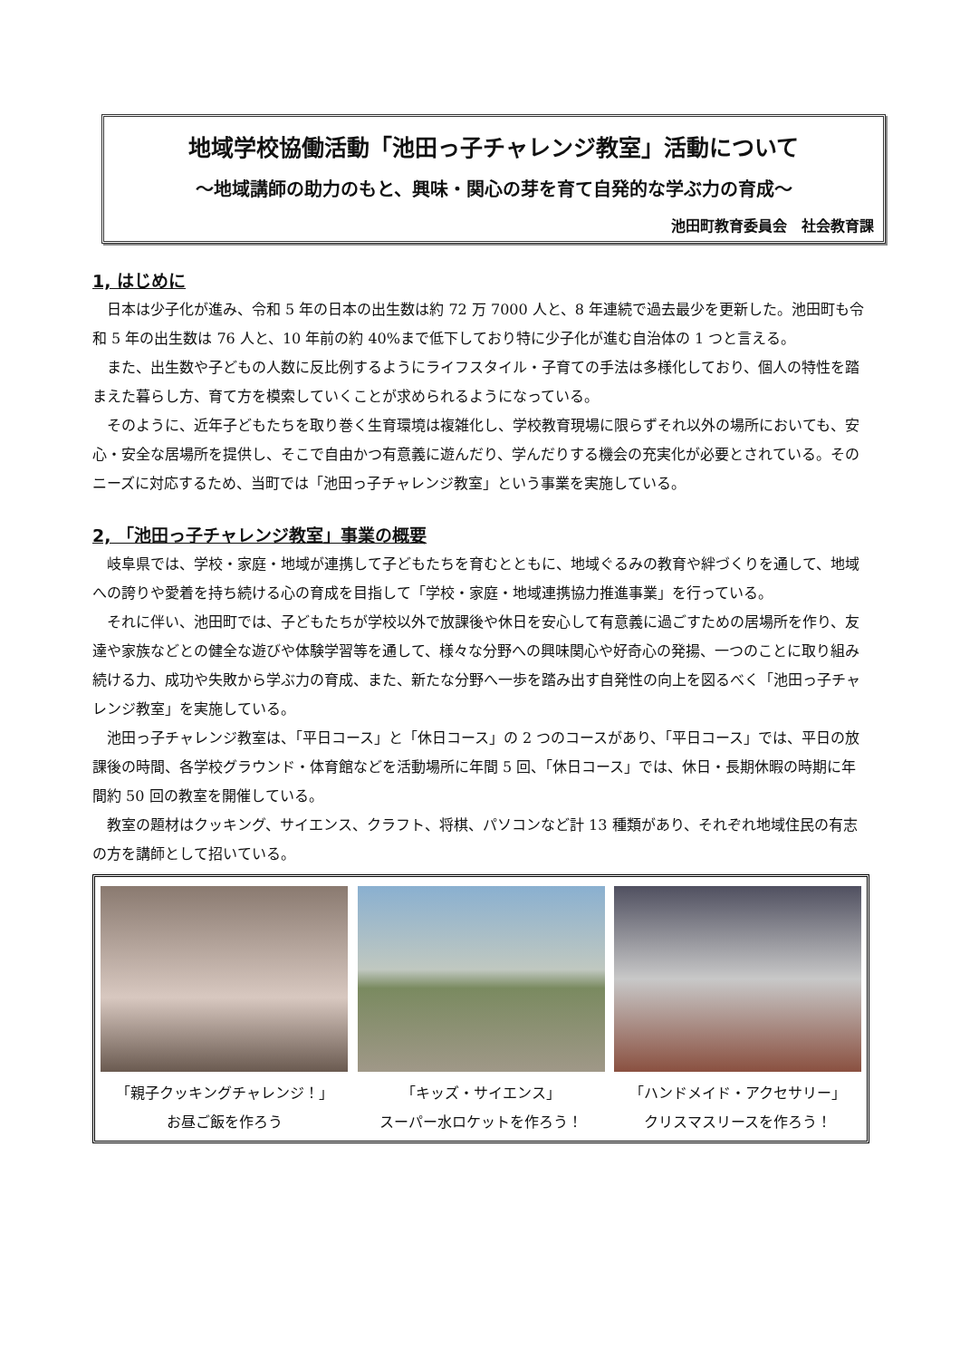地域学校協働活動「池田っ子チャレンジ教室」活動について
～地域講師の助力のもと、興味・関心の芽を育て自発的な学ぶ力の育成～
池田町教育委員会　社会教育課
1, はじめに
日本は少子化が進み、令和 5 年の日本の出生数は約 72 万 7000 人と、8 年連続で過去最少を更新した。池田町も令和 5 年の出生数は 76 人と、10 年前の約 40%まで低下しており特に少子化が進む自治体の 1 つと言える。
また、出生数や子どもの人数に反比例するようにライフスタイル・子育ての手法は多様化しており、個人の特性を踏まえた暮らし方、育て方を模索していくことが求められるようになっている。
そのように、近年子どもたちを取り巻く生育環境は複雑化し、学校教育現場に限らずそれ以外の場所においても、安心・安全な居場所を提供し、そこで自由かつ有意義に遊んだり、学んだりする機会の充実化が必要とされている。そのニーズに対応するため、当町では「池田っ子チャレンジ教室」という事業を実施している。
2, 「池田っ子チャレンジ教室」事業の概要
岐阜県では、学校・家庭・地域が連携して子どもたちを育むとともに、地域ぐるみの教育や絆づくりを通して、地域への誇りや愛着を持ち続ける心の育成を目指して「学校・家庭・地域連携協力推進事業」を行っている。
それに伴い、池田町では、子どもたちが学校以外で放課後や休日を安心して有意義に過ごすための居場所を作り、友達や家族などとの健全な遊びや体験学習等を通して、様々な分野への興味関心や好奇心の発揚、一つのことに取り組み続ける力、成功や失敗から学ぶ力の育成、また、新たな分野へ一歩を踏み出す自発性の向上を図るべく「池田っ子チャレンジ教室」を実施している。
池田っ子チャレンジ教室は、「平日コース」と「休日コース」の 2 つのコースがあり、「平日コース」では、平日の放課後の時間、各学校グラウンド・体育館などを活動場所に年間 5 回、「休日コース」では、休日・長期休暇の時期に年間約 50 回の教室を開催している。
教室の題材はクッキング、サイエンス、クラフト、将棋、パソコンなど計 13 種類があり、それぞれ地域住民の有志の方を講師として招いている。
「親子クッキングチャレンジ！」
お昼ご飯を作ろう
「キッズ・サイエンス」
スーパー水ロケットを作ろう！
「ハンドメイド・アクセサリー」
クリスマスリースを作ろう！